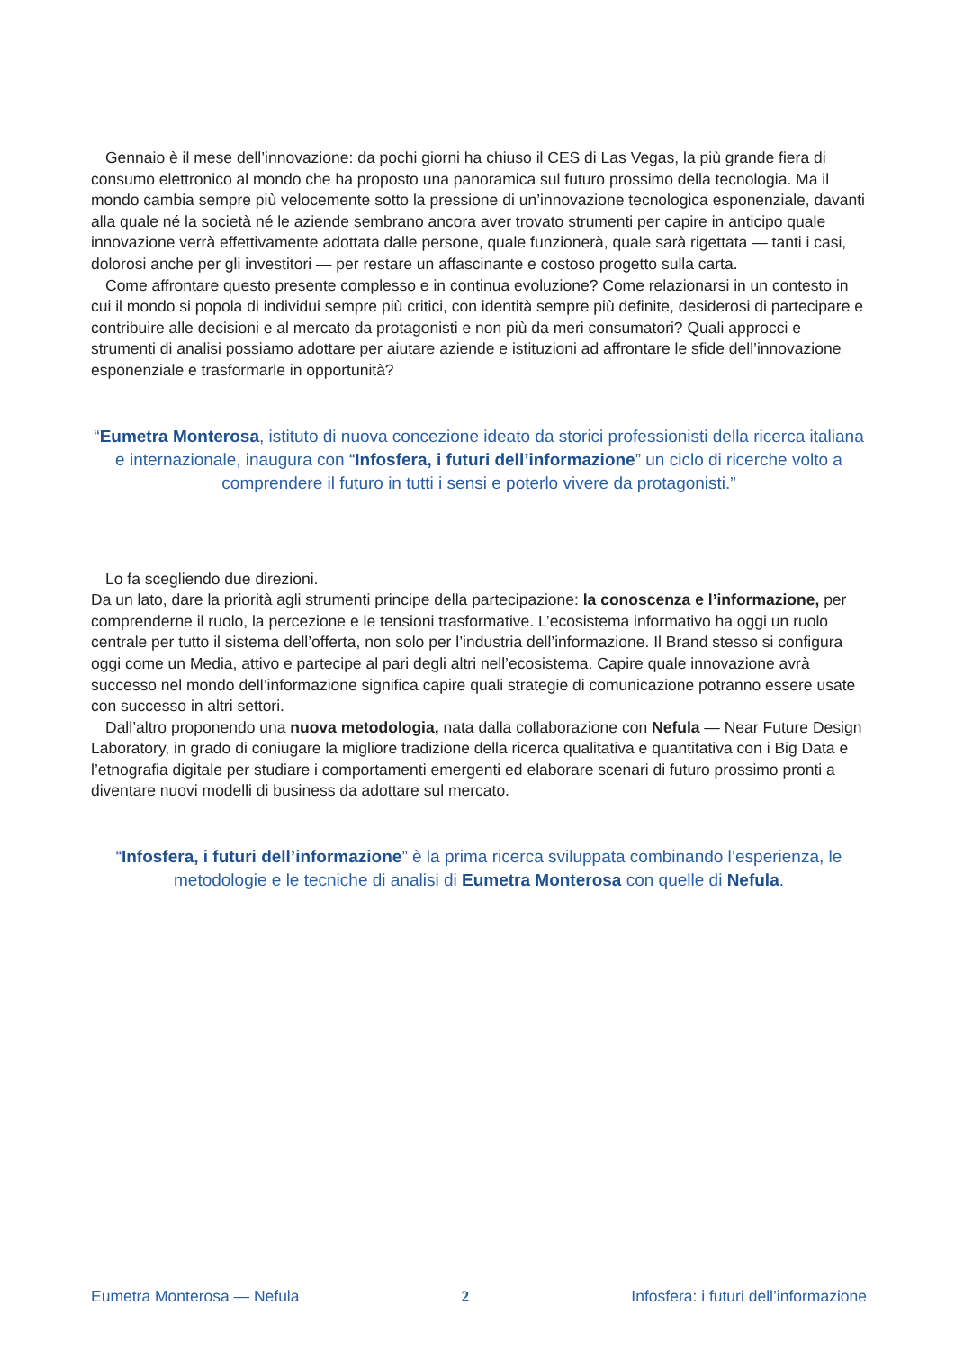Gennaio è il mese dell’innovazione: da pochi giorni ha chiuso il CES di Las Vegas, la più grande fiera di consumo elettronico al mondo che ha proposto una panoramica sul futuro prossimo della tecnologia. Ma il mondo cambia sempre più velocemente sotto la pressione di un’innovazione tecnologica esponenziale, davanti alla quale né la società né le aziende sembrano ancora aver trovato strumenti per capire in anticipo quale innovazione verrà effettivamente adottata dalle persone, quale funzionerà, quale sarà rigettata — tanti i casi, dolorosi anche per gli investitori — per restare un affascinante e costoso progetto sulla carta.
Come affrontare questo presente complesso e in continua evoluzione? Come relazionarsi in un contesto in cui il mondo si popola di individui sempre più critici, con identità sempre più definite, desiderosi di partecipare e contribuire alle decisioni e al mercato da protagonisti e non più da meri consumatori? Quali approcci e strumenti di analisi possiamo adottare per aiutare aziende e istituzioni ad affrontare le sfide dell’innovazione esponenziale e trasformarle in opportunità?
“Eumetra Monterosa, istituto di nuova concezione ideato da storici professionisti della ricerca italiana e internazionale, inaugura con “Infosfera, i futuri dell’informazione” un ciclo di ricerche volto a comprendere il futuro in tutti i sensi e poterlo vivere da protagonisti.”
Lo fa scegliendo due direzioni.
Da un lato, dare la priorità agli strumenti principe della partecipazione: la conoscenza e l’informazione, per comprenderne il ruolo, la percezione e le tensioni trasformative. L’ecosistema informativo ha oggi un ruolo centrale per tutto il sistema dell’offerta, non solo per l’industria dell’informazione. Il Brand stesso si configura oggi come un Media, attivo e partecipe al pari degli altri nell’ecosistema. Capire quale innovazione avrà successo nel mondo dell’informazione significa capire quali strategie di comunicazione potranno essere usate con successo in altri settori.
Dall’altro proponendo una nuova metodologia, nata dalla collaborazione con Nefula — Near Future Design Laboratory, in grado di coniugare la migliore tradizione della ricerca qualitativa e quantitativa con i Big Data e l’etnografia digitale per studiare i comportamenti emergenti ed elaborare scenari di futuro prossimo pronti a diventare nuovi modelli di business da adottare sul mercato.
“Infosfera, i futuri dell’informazione” è la prima ricerca sviluppata combinando l’esperienza, le metodologie e le tecniche di analisi di Eumetra Monterosa con quelle di Nefula.
Eumetra Monterosa — Nefula 2 Infosfera: i futuri dell’informazione